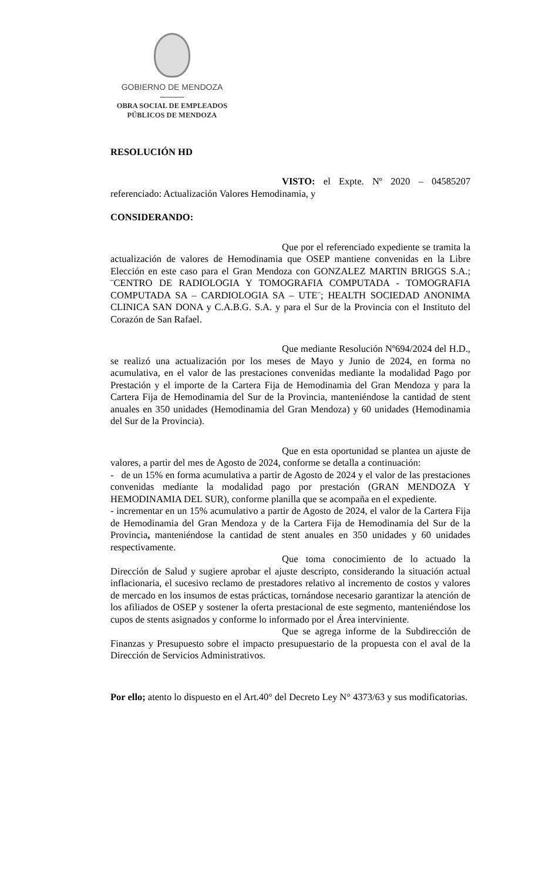GOBIERNO DE MENDOZA
OBRA SOCIAL DE EMPLEADOS
PÚBLICOS DE MENDOZA
RESOLUCIÓN HD
VISTO: el Expte. Nº 2020 – 04585207 referenciado: Actualización Valores Hemodinamia, y
CONSIDERANDO:
Que por el referenciado expediente se tramita la actualización de valores de Hemodinamia que OSEP mantiene convenidas en la Libre Elección en este caso para el Gran Mendoza con GONZALEZ MARTIN BRIGGS S.A.; ¨CENTRO DE RADIOLOGIA Y TOMOGRAFIA COMPUTADA - TOMOGRAFIA COMPUTADA SA – CARDIOLOGIA SA – UTE¨; HEALTH SOCIEDAD ANONIMA CLINICA SAN DONA y C.A.B.G. S.A. y para el Sur de la Provincia con el Instituto del Corazón de San Rafael.
Que mediante Resolución Nº694/2024 del H.D., se realizó una actualización por los meses de Mayo y Junio de 2024, en forma no acumulativa, en el valor de las prestaciones convenidas mediante la modalidad Pago por Prestación y el importe de la Cartera Fija de Hemodinamia del Gran Mendoza y para la Cartera Fija de Hemodinamia del Sur de la Provincia, manteniéndose la cantidad de stent anuales en 350 unidades (Hemodinamia del Gran Mendoza) y 60 unidades (Hemodinamia del Sur de la Provincia).
Que en esta oportunidad se plantea un ajuste de valores, a partir del mes de Agosto de 2024, conforme se detalla a continuación:
- de un 15% en forma acumulativa a partir de Agosto de 2024 y el valor de las prestaciones convenidas mediante la modalidad pago por prestación (GRAN MENDOZA Y HEMODINAMIA DEL SUR), conforme planilla que se acompaña en el expediente.
- incrementar en un 15% acumulativo a partir de Agosto de 2024, el valor de la Cartera Fija de Hemodinamia del Gran Mendoza y de la Cartera Fija de Hemodinamia del Sur de la Provincia, manteniéndose la cantidad de stent anuales en 350 unidades y 60 unidades respectivamente.
Que toma conocimiento de lo actuado la Dirección de Salud y sugiere aprobar el ajuste descripto, considerando la situación actual inflacionaria, el sucesivo reclamo de prestadores relativo al incremento de costos y valores de mercado en los insumos de estas prácticas, tornándose necesario garantizar la atención de los afiliados de OSEP y sostener la oferta prestacional de este segmento, manteniéndose los cupos de stents asignados y conforme lo informado por el Área interviniente.
Que se agrega informe de la Subdirección de Finanzas y Presupuesto sobre el impacto presupuestario de la propuesta con el aval de la Dirección de Servicios Administrativos.
Por ello; atento lo dispuesto en el Art.40° del Decreto Ley N° 4373/63 y sus modificatorias.